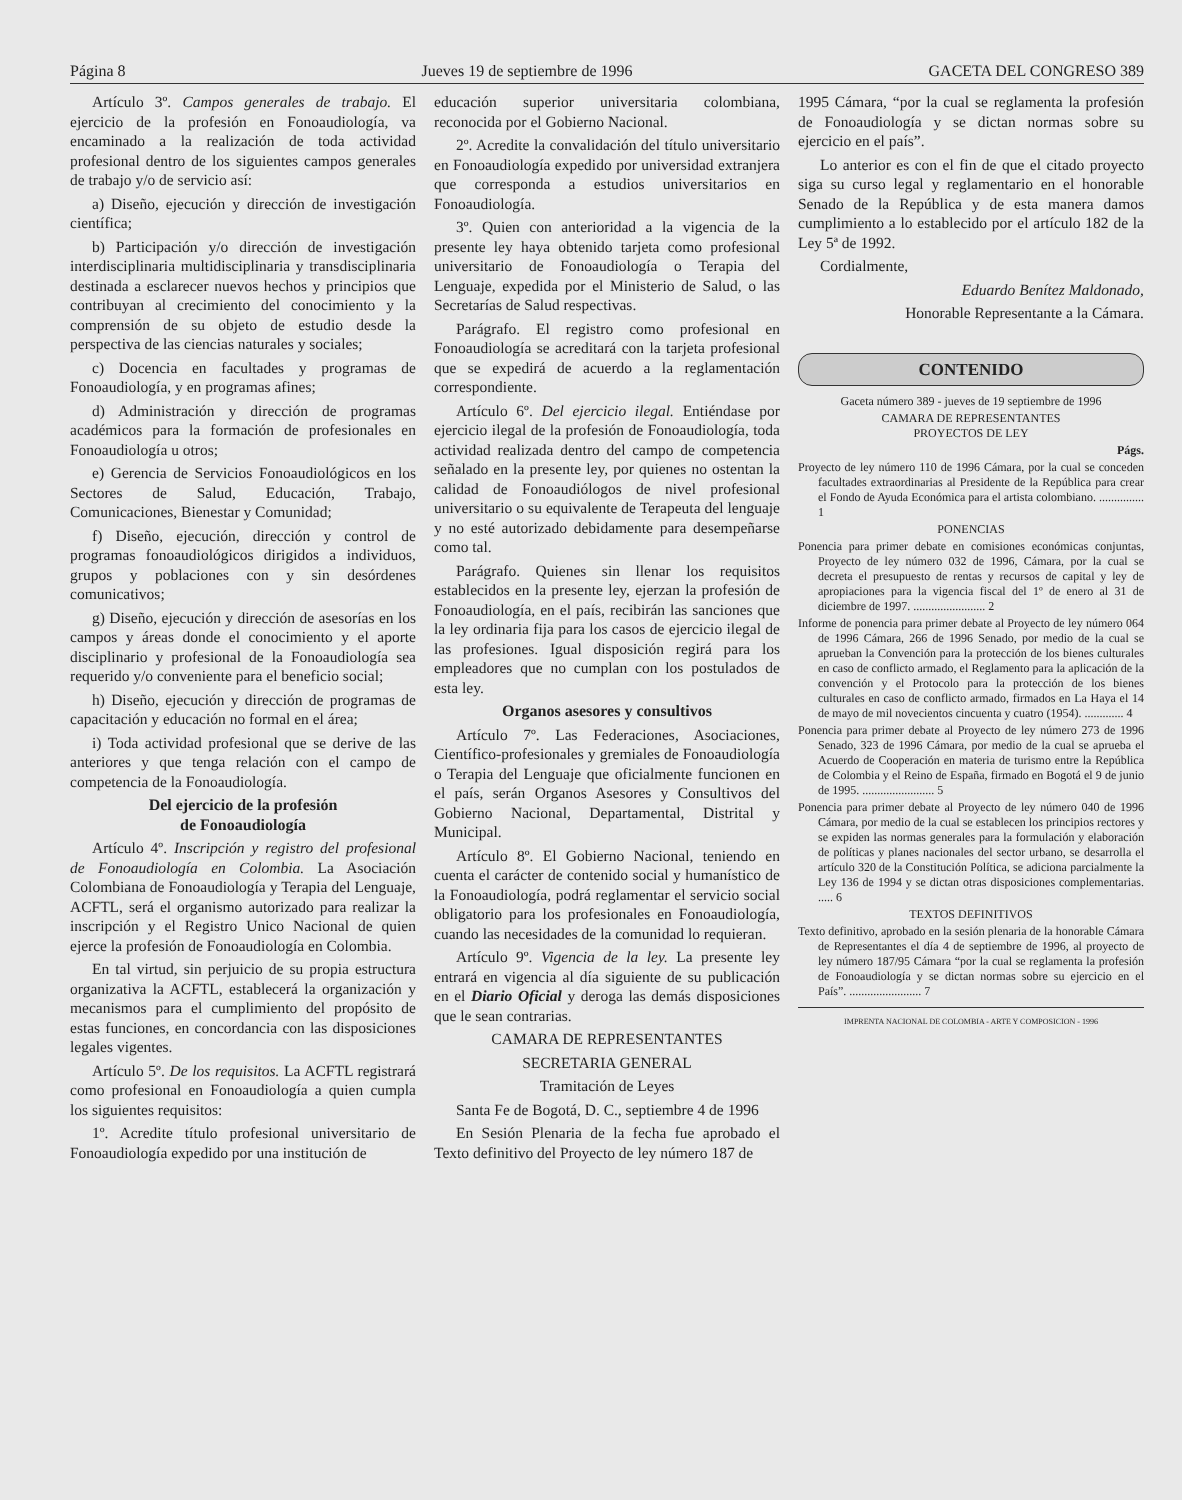Página 8 Jueves 19 de septiembre de 1996 GACETA DEL CONGRESO 389
Artículo 3º. Campos generales de trabajo. El ejercicio de la profesión en Fonoaudiología, va encaminado a la realización de toda actividad profesional dentro de los siguientes campos generales de trabajo y/o de servicio así:
a) Diseño, ejecución y dirección de investigación científica;
b) Participación y/o dirección de investigación interdisciplinaria multidisciplinaria y transdisciplinaria destinada a esclarecer nuevos hechos y principios que contribuyan al crecimiento del conocimiento y la comprensión de su objeto de estudio desde la perspectiva de las ciencias naturales y sociales;
c) Docencia en facultades y programas de Fonoaudiología, y en programas afines;
d) Administración y dirección de programas académicos para la formación de profesionales en Fonoaudiología u otros;
e) Gerencia de Servicios Fonoaudiológicos en los Sectores de Salud, Educación, Trabajo, Comunicaciones, Bienestar y Comunidad;
f) Diseño, ejecución, dirección y control de programas fonoaudiológicos dirigidos a individuos, grupos y poblaciones con y sin desórdenes comunicativos;
g) Diseño, ejecución y dirección de asesorías en los campos y áreas donde el conocimiento y el aporte disciplinario y profesional de la Fonoaudiología sea requerido y/o conveniente para el beneficio social;
h) Diseño, ejecución y dirección de programas de capacitación y educación no formal en el área;
i) Toda actividad profesional que se derive de las anteriores y que tenga relación con el campo de competencia de la Fonoaudiología.
Del ejercicio de la profesión
de Fonoaudiología
Artículo 4º. Inscripción y registro del profesional de Fonoaudiología en Colombia. La Asociación Colombiana de Fonoaudiología y Terapia del Lenguaje, ACFTL, será el organismo autorizado para realizar la inscripción y el Registro Unico Nacional de quien ejerce la profesión de Fonoaudiología en Colombia.
En tal virtud, sin perjuicio de su propia estructura organizativa la ACFTL, establecerá la organización y mecanismos para el cumplimiento del propósito de estas funciones, en concordancia con las disposiciones legales vigentes.
Artículo 5º. De los requisitos. La ACFTL registrará como profesional en Fonoaudiología a quien cumpla los siguientes requisitos:
1º. Acredite título profesional universitario de Fonoaudiología expedido por una institución de
educación superior universitaria colombiana, reconocida por el Gobierno Nacional.
2º. Acredite la convalidación del título universitario en Fonoaudiología expedido por universidad extranjera que corresponda a estudios universitarios en Fonoaudiología.
3º. Quien con anterioridad a la vigencia de la presente ley haya obtenido tarjeta como profesional universitario de Fonoaudiología o Terapia del Lenguaje, expedida por el Ministerio de Salud, o las Secretarías de Salud respectivas.
Parágrafo. El registro como profesional en Fonoaudiología se acreditará con la tarjeta profesional que se expedirá de acuerdo a la reglamentación correspondiente.
Artículo 6º. Del ejercicio ilegal. Entiéndase por ejercicio ilegal de la profesión de Fonoaudiología, toda actividad realizada dentro del campo de competencia señalado en la presente ley, por quienes no ostentan la calidad de Fonoaudiólogos de nivel profesional universitario o su equivalente de Terapeuta del lenguaje y no esté autorizado debidamente para desempeñarse como tal.
Parágrafo. Quienes sin llenar los requisitos establecidos en la presente ley, ejerzan la profesión de Fonoaudiología, en el país, recibirán las sanciones que la ley ordinaria fija para los casos de ejercicio ilegal de las profesiones. Igual disposición regirá para los empleadores que no cumplan con los postulados de esta ley.
Organos asesores y consultivos
Artículo 7º. Las Federaciones, Asociaciones, Científico-profesionales y gremiales de Fonoaudiología o Terapia del Lenguaje que oficialmente funcionen en el país, serán Organos Asesores y Consultivos del Gobierno Nacional, Departamental, Distrital y Municipal.
Artículo 8º. El Gobierno Nacional, teniendo en cuenta el carácter de contenido social y humanístico de la Fonoaudiología, podrá reglamentar el servicio social obligatorio para los profesionales en Fonoaudiología, cuando las necesidades de la comunidad lo requieran.
Artículo 9º. Vigencia de la ley. La presente ley entrará en vigencia al día siguiente de su publicación en el Diario Oficial y deroga las demás disposiciones que le sean contrarias.
CAMARA DE REPRESENTANTES
SECRETARIA GENERAL
Tramitación de Leyes
Santa Fe de Bogotá, D. C., septiembre 4 de 1996
En Sesión Plenaria de la fecha fue aprobado el Texto definitivo del Proyecto de ley número 187 de
1995 Cámara, “por la cual se reglamenta la profesión de Fonoaudiología y se dictan normas sobre su ejercicio en el país”.
Lo anterior es con el fin de que el citado proyecto siga su curso legal y reglamentario en el honorable Senado de la República y de esta manera damos cumplimiento a lo establecido por el artículo 182 de la Ley 5ª de 1992.
Cordialmente,
Eduardo Benítez Maldonado,
Honorable Representante a la Cámara.
CONTENIDO
Gaceta número 389 - jueves de 19 septiembre de 1996
CAMARA DE REPRESENTANTES
PROYECTOS DE LEY
Págs.
Proyecto de ley número 110 de 1996 Cámara, por la cual se conceden facultades extraordinarias al Presidente de la República para crear el Fondo de Ayuda Económica para el artista colombiano. ............... 1
PONENCIAS
Ponencia para primer debate en comisiones económicas conjuntas, Proyecto de ley número 032 de 1996, Cámara, por la cual se decreta el presupuesto de rentas y recursos de capital y ley de apropiaciones para la vigencia fiscal del 1º de enero al 31 de diciembre de 1997. ........................ 2
Informe de ponencia para primer debate al Proyecto de ley número 064 de 1996 Cámara, 266 de 1996 Senado, por medio de la cual se aprueban la Convención para la protección de los bienes culturales en caso de conflicto armado, el Reglamento para la aplicación de la convención y el Protocolo para la protección de los bienes culturales en caso de conflicto armado, firmados en La Haya el 14 de mayo de mil novecientos cincuenta y cuatro (1954). ............. 4
Ponencia para primer debate al Proyecto de ley número 273 de 1996 Senado, 323 de 1996 Cámara, por medio de la cual se aprueba el Acuerdo de Cooperación en materia de turismo entre la República de Colombia y el Reino de España, firmado en Bogotá el 9 de junio de 1995. ........................ 5
Ponencia para primer debate al Proyecto de ley número 040 de 1996 Cámara, por medio de la cual se establecen los principios rectores y se expiden las normas generales para la formulación y elaboración de políticas y planes nacionales del sector urbano, se desarrolla el artículo 320 de la Constitución Política, se adiciona parcialmente la Ley 136 de 1994 y se dictan otras disposiciones complementarias. ..... 6
TEXTOS DEFINITIVOS
Texto definitivo, aprobado en la sesión plenaria de la honorable Cámara de Representantes el día 4 de septiembre de 1996, al proyecto de ley número 187/95 Cámara “por la cual se reglamenta la profesión de Fonoaudiología y se dictan normas sobre su ejercicio en el País”. ........................ 7
IMPRENTA NACIONAL DE COLOMBIA - ARTE Y COMPOSICION - 1996